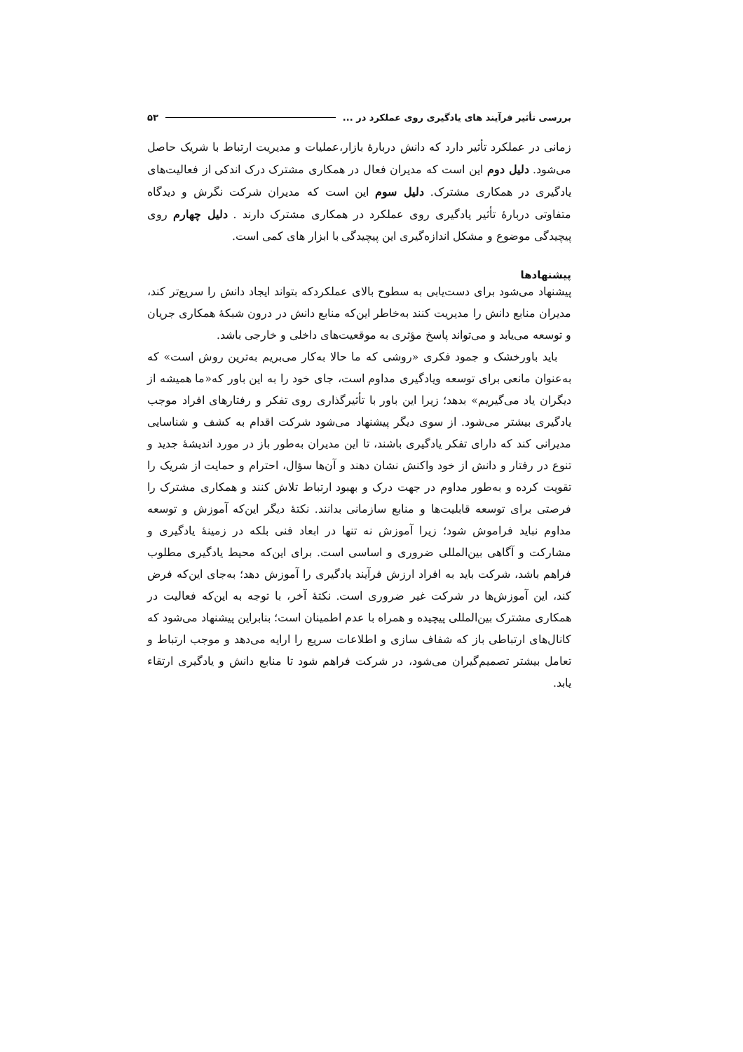بررسی تأثیر فرآیند های یادگیری روی عملکرد در ... ۵۳
زمانی در عملکرد تأثیر دارد که دانش دربارهٔ بازار،عملیات و مدیریت ارتباط با شریک حاصل می‌شود. دلیل دوم این است که مدیران فعال در همکاری مشترک درک اندکی از فعالیت‌های یادگیری در همکاری مشترک. دلیل سوم این است که مدیران شرکت نگرش و دیدگاه متفاوتی دربارهٔ تأثیر یادگیری روی عملکرد در همکاری مشترک دارند . دلیل چهارم روی پیچیدگی موضوع و مشکل اندازه‌گیری این پیچیدگی با ابزار های کمی است.
پیشنهادها
پیشنهاد می‌شود برای دست‌یابی به سطوح بالای عملکردکه بتواند ایجاد دانش را سریع‌تر کند، مدیران منابع دانش را مدیریت کنند به‌خاطر این‌که منابع دانش در درون شبکهٔ همکاری جریان و توسعه می‌یابد و می‌تواند پاسخ مؤثری به موقعیت‌های داخلی و خارجی باشد.
باید باورخشک و جمود فکری «روشی که ما حالا به‌کار می‌بریم به‌ترین روش است» که به‌عنوان مانعی برای توسعه ویادگیری مداوم است، جای خود را به این باور که«ما همیشه از دیگران یاد می‌گیریم» بدهد؛ زیرا این باور با تأثیرگذاری روی تفکر و رفتارهای افراد موجب یادگیری بیشتر می‌شود. از سوی دیگر پیشنهاد می‌شود شرکت اقدام به کشف و شناسایی مدیرانی کند که دارای تفکر یادگیری باشند، تا این مدیران به‌طور باز در مورد اندیشهٔ جدید و تنوع در رفتار و دانش از خود واکنش نشان دهند و آن‌ها سؤال، احترام و حمایت از شریک را تقویت کرده و به‌طور مداوم در جهت درک و بهبود ارتباط تلاش کنند و همکاری مشترک را فرصتی برای توسعه قابلیت‌ها و منابع سازمانی بدانند. نکتهٔ دیگر این‌که آموزش و توسعه مداوم نباید فراموش شود؛ زیرا آموزش نه تنها در ابعاد فنی بلکه در زمینهٔ یادگیری و مشارکت و آگاهی بین‌المللی ضروری و اساسی است. برای این‌که محیط یادگیری مطلوب فراهم باشد، شرکت باید به افراد ارزش فرآیند یادگیری را آموزش دهد؛ به‌جای این‌که فرض کند، این آموزش‌ها در شرکت غیر ضروری است. نکتهٔ آخر، با توجه به این‌که فعالیت در همکاری مشترک بین‌المللی پیچیده و همراه با عدم اطمینان است؛ بنابراین پیشنهاد می‌شود که کانال‌های ارتباطی باز که شفاف سازی و اطلاعات سریع را ارایه می‌دهد و موجب ارتباط و تعامل بیشتر تصمیم‌گیران می‌شود، در شرکت فراهم شود تا منابع دانش و یادگیری ارتقاء یابد.